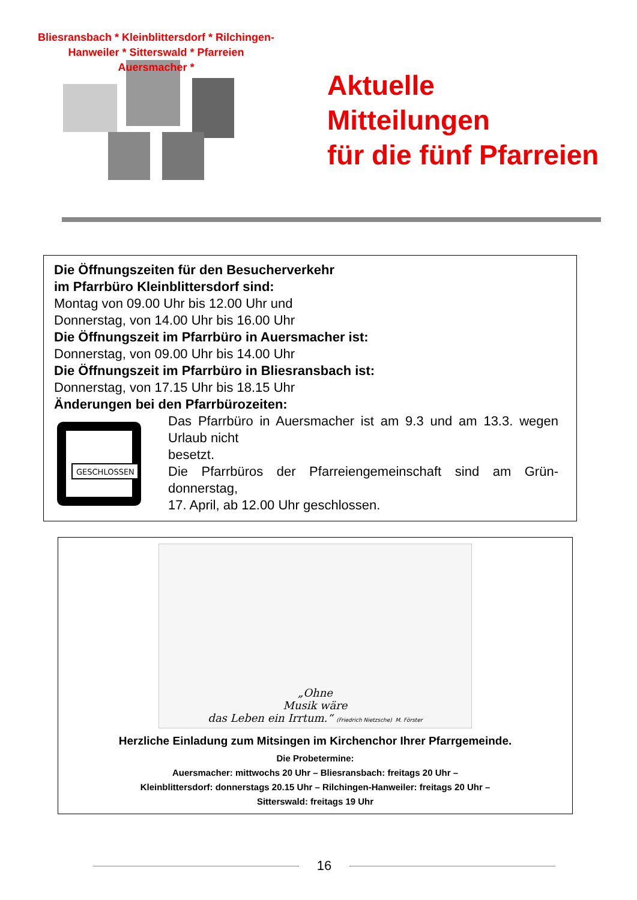Bliesransbach * Kleinblittersdorf * Rilchingen-Hanweiler * Sitterswald * Pfarreien Auersmacher *
Aktuelle
Mitteilungen
für die fünf Pfarreien
Die Öffnungszeiten für den Besucherverkehr
im Pfarrbüro Kleinblittersdorf sind:
Montag von 09.00 Uhr bis 12.00 Uhr und
Donnerstag, von 14.00 Uhr bis 16.00 Uhr
Die Öffnungszeit im Pfarrbüro in Auersmacher ist:
Donnerstag, von 09.00 Uhr bis 14.00 Uhr
Die Öffnungszeit im Pfarrbüro in Bliesransbach ist:
Donnerstag, von 17.15 Uhr bis 18.15 Uhr
Änderungen bei den Pfarrbürozeiten:
GESCHLOSSEN
Das Pfarrbüro in Auersmacher ist am 9.3 und am 13.3. wegen Urlaub nicht
besetzt.
Die Pfarrbüros der Pfarreiengemeinschaft sind am Grün-donnerstag,
17. April, ab 12.00 Uhr geschlossen.
„Ohne
Musik wäre
das Leben ein Irrtum.“ (Friedrich Nietzsche) M. Förster
Herzliche Einladung zum Mitsingen im Kirchenchor Ihrer Pfarrgemeinde.
Die Probetermine:
Auersmacher: mittwochs 20 Uhr – Bliesransbach: freitags 20 Uhr –
Kleinblittersdorf: donnerstags 20.15 Uhr – Rilchingen-Hanweiler: freitags 20 Uhr –
Sitterswald: freitags 19 Uhr
16